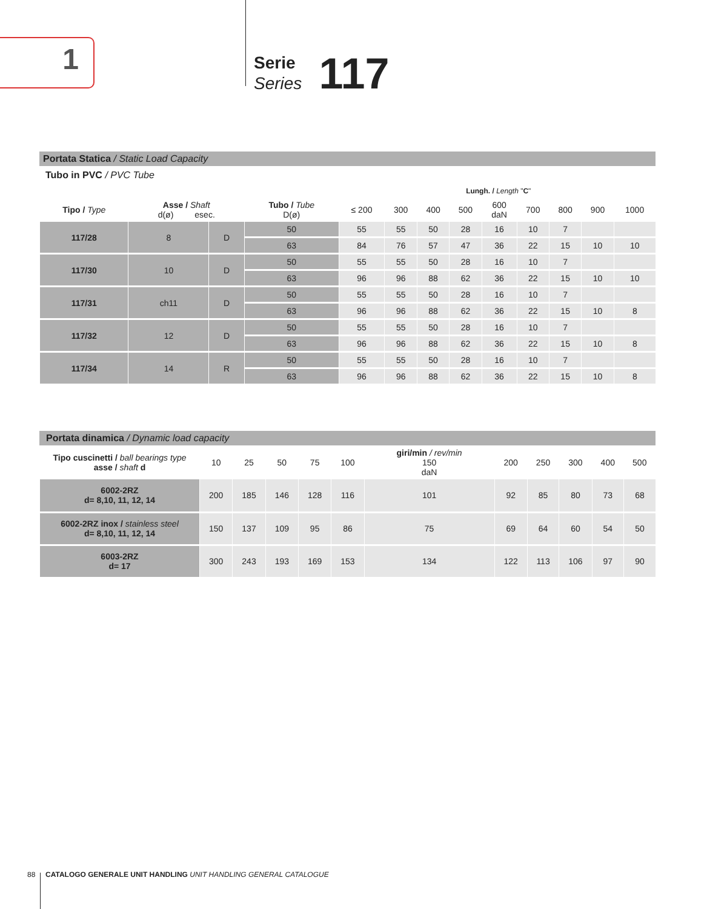1
Serie
Series
117
Portata Statica / Static Load Capacity
Tubo in PVC / PVC Tube
| Lungh. / Length " C " | | | | | | | | | | | | |
| --- | --- | --- | --- | --- | --- | --- | --- | --- | --- | --- | --- | --- |
| Tipo / Type | Asse / Shaft d(ø) esec. | | Tubo / Tube D(ø) | ≤ 200 | 300 | 400 | 500 | 600 daN | 700 | 800 | 900 | 1000 |
| 117/28 | 8 | D | 50 | 55 | 55 | 50 | 28 | 16 | 10 | 7 | | |
| | | | 63 | 84 | 76 | 57 | 47 | 36 | 22 | 15 | 10 | 10 |
| 117/30 | 10 | D | 50 | 55 | 55 | 50 | 28 | 16 | 10 | 7 | | |
| | | | 63 | 96 | 96 | 88 | 62 | 36 | 22 | 15 | 10 | 10 |
| 117/31 | ch11 | D | 50 | 55 | 55 | 50 | 28 | 16 | 10 | 7 | | |
| | | | 63 | 96 | 96 | 88 | 62 | 36 | 22 | 15 | 10 | 8 |
| 117/32 | 12 | D | 50 | 55 | 55 | 50 | 28 | 16 | 10 | 7 | | |
| | | | 63 | 96 | 96 | 88 | 62 | 36 | 22 | 15 | 10 | 8 |
| 117/34 | 14 | R | 50 | 55 | 55 | 50 | 28 | 16 | 10 | 7 | | |
| | | | 63 | 96 | 96 | 88 | 62 | 36 | 22 | 15 | 10 | 8 |
Portata dinamica / Dynamic load capacity
| Tipo cuscinetti / ball bearings type asse / shaft d | 10 | 25 | 50 | 75 | 100 | giri/min / rev/min 150 daN | 200 | 250 | 300 | 400 | 500 |
| --- | --- | --- | --- | --- | --- | --- | --- | --- | --- | --- | --- |
| 6002-2RZ d= 8,10, 11, 12, 14 | 200 | 185 | 146 | 128 | 116 | 101 | 92 | 85 | 80 | 73 | 68 |
| 6002-2RZ inox / stainless steel d= 8,10, 11, 12, 14 | 150 | 137 | 109 | 95 | 86 | 75 | 69 | 64 | 60 | 54 | 50 |
| 6003-2RZ d= 17 | 300 | 243 | 193 | 169 | 153 | 134 | 122 | 113 | 106 | 97 | 90 |
88 CATALOGO GENERALE UNIT HANDLING UNIT HANDLING GENERAL CATALOGUE